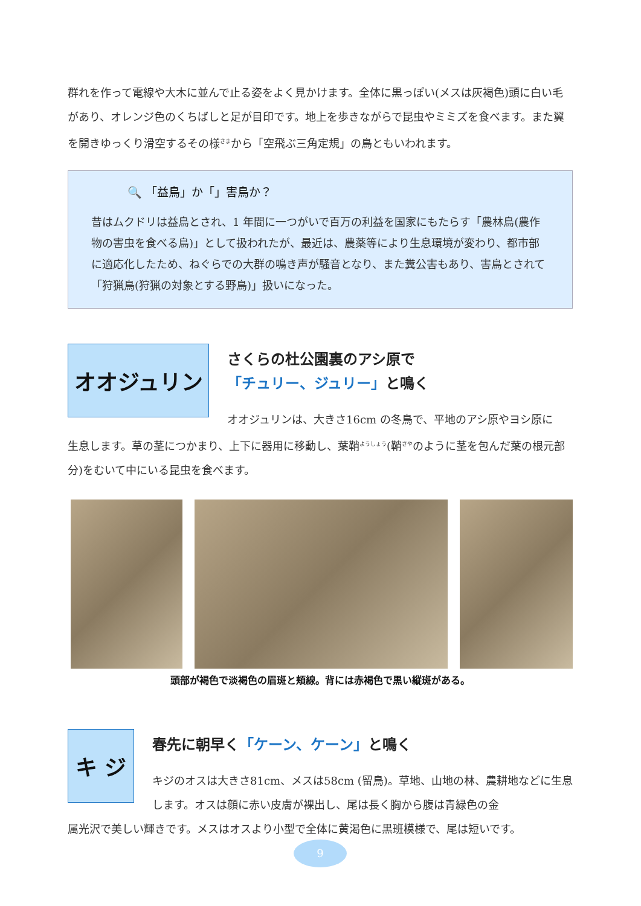群れを作って電線や大木に並んで止る姿をよく見かけます。全体に黒っぽい(メスは灰褐色)頭に白い毛があり、オレンジ色のくちばしと足が目印です。地上を歩きながらで昆虫やミミズを食べます。また翼を開きゆっくり滑空するその様<sup>さま</sup>から「空飛ぶ三角定規」の鳥ともいわれます。
🔍 「益鳥」か「」害鳥か？
昔はムクドリは益鳥とされ、1 年間に一つがいで百万の利益を国家にもたらす「農林鳥(農作物の害虫を食べる鳥)」として扱われたが、最近は、農薬等により生息環境が変わり、都市部に適応化したため、ねぐらでの大群の鳴き声が騒音となり、また糞公害もあり、害鳥とされて「狩猟鳥(狩猟の対象とする野鳥)」扱いになった。
オオジュリン
さくらの杜公園裏のアシ原で
「チュリー、ジュリー」と鳴く
オオジュリンは、大きさ16cm の冬鳥で、平地のアシ原やヨシ原に
生息します。草の茎につかまり、上下に器用に移動し、葉鞘<sup>ようしょう</sup>(鞘<sup>さや</sup>のように茎を包んだ葉の根元部分)をむいて中にいる昆虫を食べます。
頭部が褐色で淡褐色の眉斑と頬線。背には赤褐色で黒い縦斑がある。
キ ジ
春先に朝早く「ケーン、ケーン」と鳴く
キジのオスは大きさ81cm、メスは58cm (留鳥)。草地、山地の林、農耕地などに生息します。オスは顔に赤い皮膚が裸出し、尾は長く胸から腹は青緑色の金
属光沢で美しい輝きです。メスはオスより小型で全体に黄渇色に黒班模様で、尾は短いです。
9